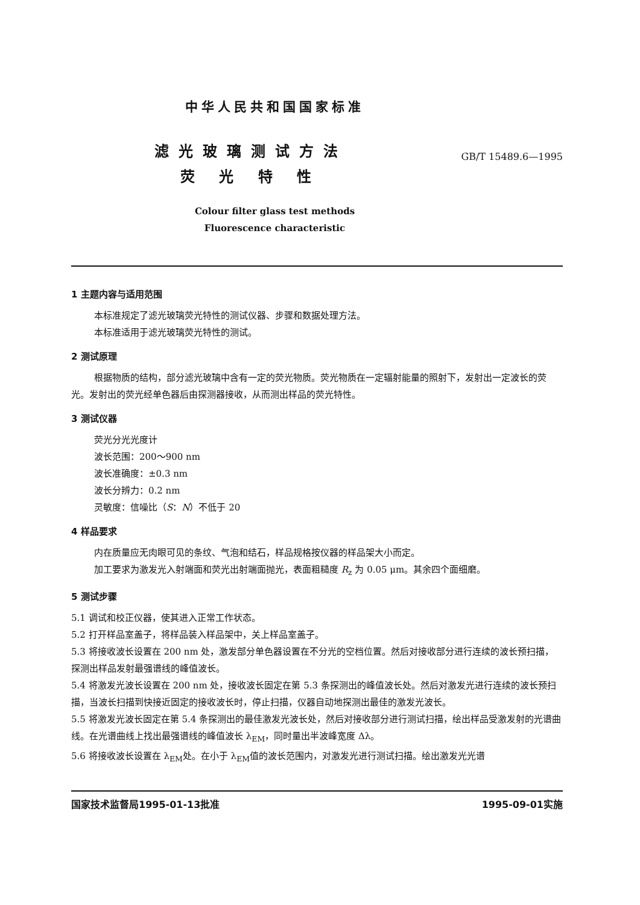中华人民共和国国家标准
滤光玻璃测试方法
荧 光 特 性
GB/T 15489.6—1995
Colour filter glass test methods
Fluorescence characteristic
1 主题内容与适用范围
本标准规定了滤光玻璃荧光特性的测试仪器、步骤和数据处理方法。
本标准适用于滤光玻璃荧光特性的测试。
2 测试原理
根据物质的结构，部分滤光玻璃中含有一定的荧光物质。荧光物质在一定辐射能量的照射下，发射出一定波长的荧光。发射出的荧光经单色器后由探测器接收，从而测出样品的荧光特性。
3 测试仪器
荧光分光光度计
波长范围：200～900 nm
波长准确度：±0.3 nm
波长分辨力：0.2 nm
灵敏度：信噪比（S：N）不低于 20
4 样品要求
内在质量应无肉眼可见的条纹、气泡和结石，样品规格按仪器的样品架大小而定。
加工要求为激发光入射端面和荧光出射端面抛光，表面粗糙度 R<sub>z</sub> 为 0.05 μm。其余四个面细磨。
5 测试步骤
5.1 调试和校正仪器，使其进入正常工作状态。
5.2 打开样品室盖子，将样品装入样品架中，关上样品室盖子。
5.3 将接收波长设置在 200 nm 处，激发部分单色器设置在不分光的空档位置。然后对接收部分进行连续的波长预扫描，探测出样品发射最强谱线的峰值波长。
5.4 将激发光波长设置在 200 nm 处，接收波长固定在第 5.3 条探测出的峰值波长处。然后对激发光进行连续的波长预扫描，当波长扫描到快接近固定的接收波长时，停止扫描，仪器自动地探测出最佳的激发光波长。
5.5 将激发光波长固定在第 5.4 条探测出的最佳激发光波长处，然后对接收部分进行测试扫描，绘出样品受激发射的光谱曲线。在光谱曲线上找出最强谱线的峰值波长 λ<sub>EM</sub>，同时量出半波峰宽度 Δλ。
5.6 将接收波长设置在 λ<sub>EM</sub>处。在小于 λ<sub>EM</sub>值的波长范围内，对激发光进行测试扫描。绘出激发光光谱
国家技术监督局1995-01-13批准 1995-09-01实施